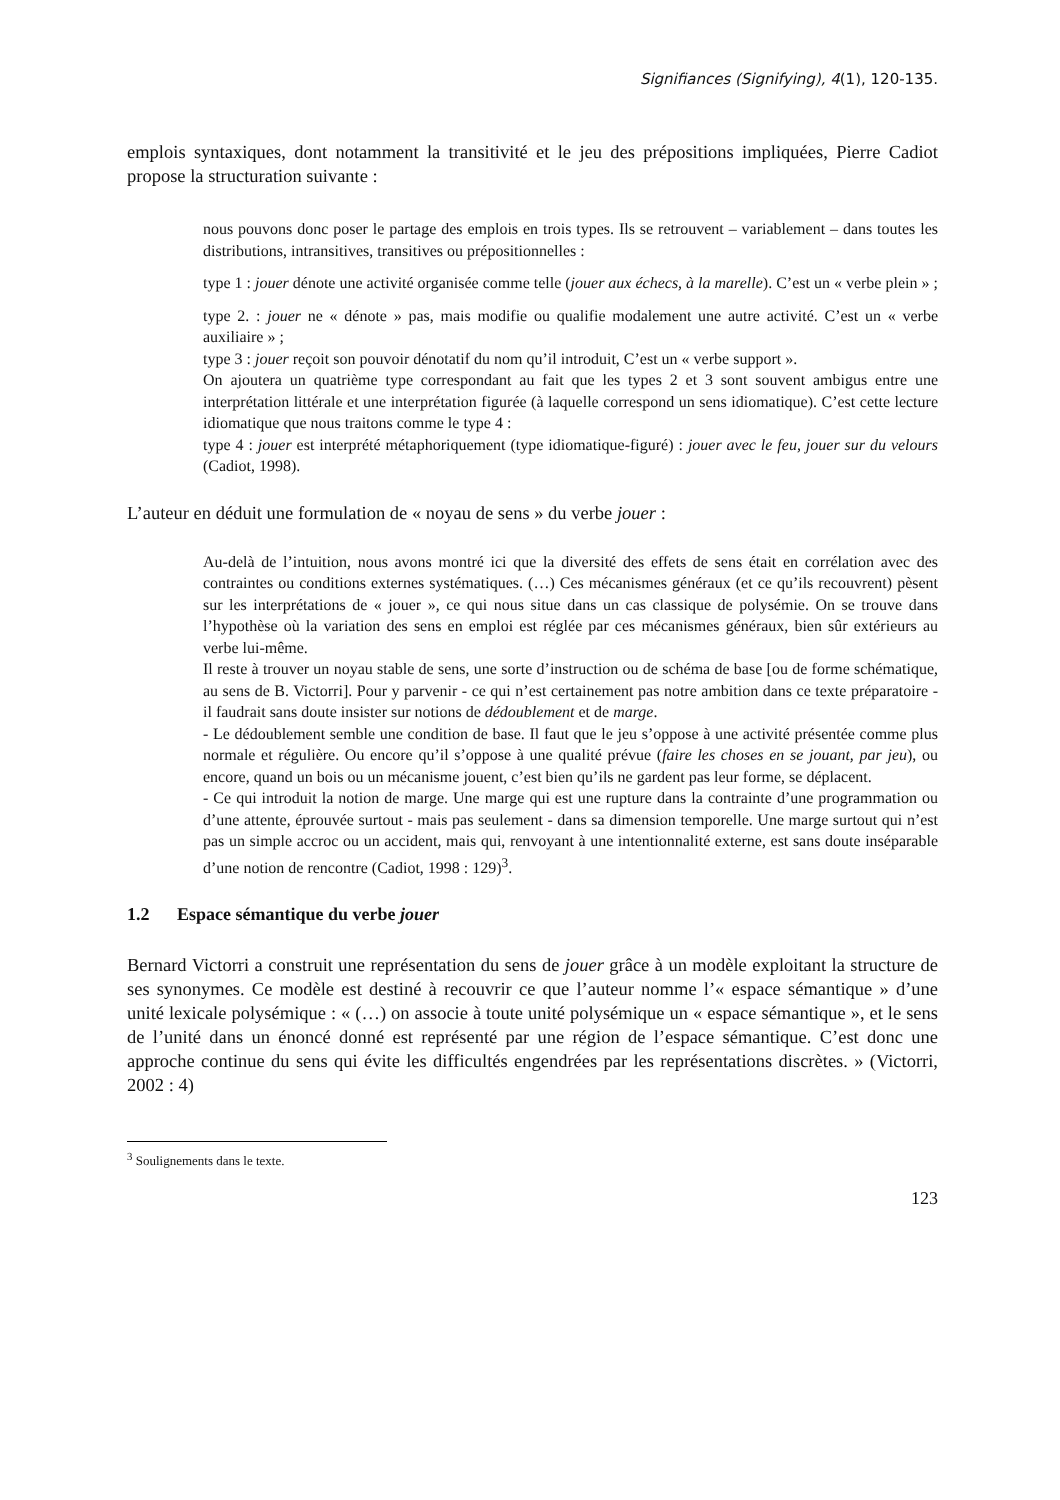Signifiances (Signifying), 4(1), 120-135.
emplois syntaxiques, dont notamment la transitivité et le jeu des prépositions impliquées, Pierre Cadiot propose la structuration suivante :
nous pouvons donc poser le partage des emplois en trois types. Ils se retrouvent – variablement – dans toutes les distributions, intransitives, transitives ou prépositionnelles :
type 1 : jouer dénote une activité organisée comme telle (jouer aux échecs, à la marelle). C’est un « verbe plein » ;
type 2. : jouer ne « dénote » pas, mais modifie ou qualifie modalement une autre activité. C’est un « verbe auxiliaire » ;
type 3 : jouer reçoit son pouvoir dénotatif du nom qu’il introduit, C’est un « verbe support ».
On ajoutera un quatrième type correspondant au fait que les types 2 et 3 sont souvent ambigus entre une interprétation littérale et une interprétation figurée (à laquelle correspond un sens idiomatique). C’est cette lecture idiomatique que nous traitons comme le type 4 :
type 4 : jouer est interprété métaphoriquement (type idiomatique-figuré) : jouer avec le feu, jouer sur du velours (Cadiot, 1998).
L’auteur en déduit une formulation de « noyau de sens » du verbe jouer :
Au-delà de l’intuition, nous avons montré ici que la diversité des effets de sens était en corrélation avec des contraintes ou conditions externes systématiques. (…) Ces mécanismes généraux (et ce qu’ils recouvrent) pèsent sur les interprétations de « jouer », ce qui nous situe dans un cas classique de polysémie. On se trouve dans l’hypothèse où la variation des sens en emploi est réglée par ces mécanismes généraux, bien sûr extérieurs au verbe lui-même.
Il reste à trouver un noyau stable de sens, une sorte d’instruction ou de schéma de base [ou de forme schématique, au sens de B. Victorri]. Pour y parvenir - ce qui n’est certainement pas notre ambition dans ce texte préparatoire - il faudrait sans doute insister sur notions de dédoublement et de marge.
- Le dédoublement semble une condition de base. Il faut que le jeu s’oppose à une activité présentée comme plus normale et régulière. Ou encore qu’il s’oppose à une qualité prévue (faire les choses en se jouant, par jeu), ou encore, quand un bois ou un mécanisme jouent, c’est bien qu’ils ne gardent pas leur forme, se déplacent.
- Ce qui introduit la notion de marge. Une marge qui est une rupture dans la contrainte d’une programmation ou d’une attente, éprouvée surtout - mais pas seulement - dans sa dimension temporelle. Une marge surtout qui n’est pas un simple accroc ou un accident, mais qui, renvoyant à une intentionnalité externe, est sans doute inséparable d’une notion de rencontre (Cadiot, 1998 : 129)<sup>3</sup>.
1.2 Espace sémantique du verbe jouer
Bernard Victorri a construit une représentation du sens de jouer grâce à un modèle exploitant la structure de ses synonymes. Ce modèle est destiné à recouvrir ce que l’auteur nomme l’« espace sémantique » d’une unité lexicale polysémique : « (…) on associe à toute unité polysémique un « espace sémantique », et le sens de l’unité dans un énoncé donné est représenté par une région de l’espace sémantique. C’est donc une approche continue du sens qui évite les difficultés engendrées par les représentations discrètes. » (Victorri, 2002 : 4)
<sup>3</sup> Soulignements dans le texte.
123